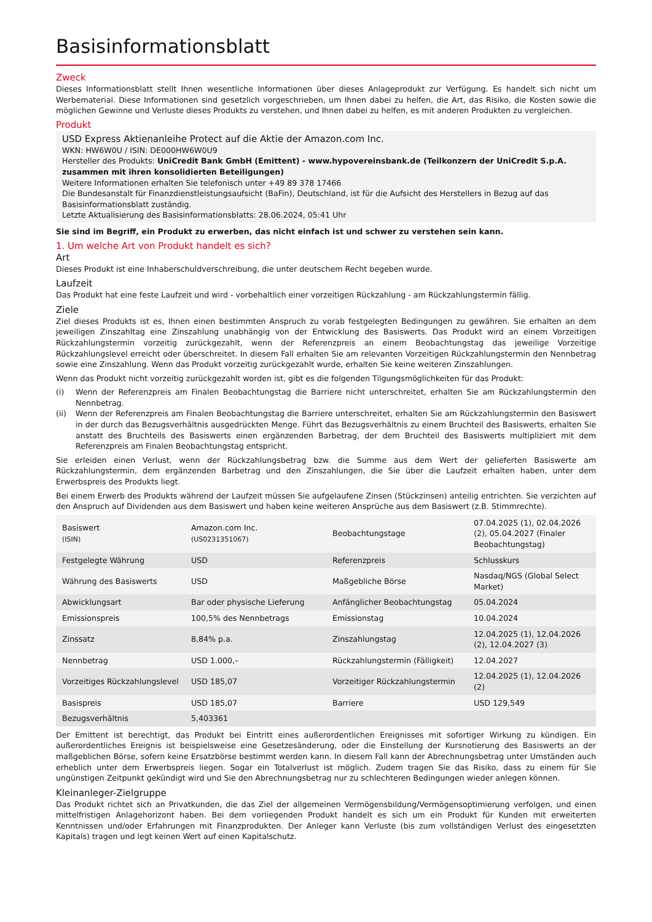Basisinformationsblatt
Zweck
Dieses Informationsblatt stellt Ihnen wesentliche Informationen über dieses Anlageprodukt zur Verfügung. Es handelt sich nicht um Werbematerial. Diese Informationen sind gesetzlich vorgeschrieben, um Ihnen dabei zu helfen, die Art, das Risiko, die Kosten sowie die möglichen Gewinne und Verluste dieses Produkts zu verstehen, und Ihnen dabei zu helfen, es mit anderen Produkten zu vergleichen.
Produkt
USD Express Aktienanleihe Protect auf die Aktie der Amazon.com Inc.
WKN: HW6W0U / ISIN: DE000HW6W0U9
Hersteller des Produkts: UniCredit Bank GmbH (Emittent) - www.hypovereinsbank.de (Teilkonzern der UniCredit S.p.A. zusammen mit ihren konsolidierten Beteiligungen)
Weitere Informationen erhalten Sie telefonisch unter +49 89 378 17466
Die Bundesanstalt für Finanzdienstleistungsaufsicht (BaFin), Deutschland, ist für die Aufsicht des Herstellers in Bezug auf das Basisinformationsblatt zuständig.
Letzte Aktualisierung des Basisinformationsblatts: 28.06.2024, 05:41 Uhr
Sie sind im Begriff, ein Produkt zu erwerben, das nicht einfach ist und schwer zu verstehen sein kann.
1. Um welche Art von Produkt handelt es sich?
Art
Dieses Produkt ist eine Inhaberschuldverschreibung, die unter deutschem Recht begeben wurde.
Laufzeit
Das Produkt hat eine feste Laufzeit und wird - vorbehaltlich einer vorzeitigen Rückzahlung - am Rückzahlungstermin fällig.
Ziele
Ziel dieses Produkts ist es, Ihnen einen bestimmten Anspruch zu vorab festgelegten Bedingungen zu gewähren. Sie erhalten an dem jeweiligen Zinszahltag eine Zinszahlung unabhängig von der Entwicklung des Basiswerts. Das Produkt wird an einem Vorzeitigen Rückzahlungstermin vorzeitig zurückgezahlt, wenn der Referenzpreis an einem Beobachtungstag das jeweilige Vorzeitige Rückzahlungslevel erreicht oder überschreitet. In diesem Fall erhalten Sie am relevanten Vorzeitigen Rückzahlungstermin den Nennbetrag sowie eine Zinszahlung. Wenn das Produkt vorzeitig zurückgezahlt wurde, erhalten Sie keine weiteren Zinszahlungen.
Wenn das Produkt nicht vorzeitig zurückgezahlt worden ist, gibt es die folgenden Tilgungsmöglichkeiten für das Produkt:
(i) Wenn der Referenzpreis am Finalen Beobachtungstag die Barriere nicht unterschreitet, erhalten Sie am Rückzahlungstermin den Nennbetrag.
(ii) Wenn der Referenzpreis am Finalen Beobachtungstag die Barriere unterschreitet, erhalten Sie am Rückzahlungstermin den Basiswert in der durch das Bezugsverhältnis ausgedrückten Menge. Führt das Bezugsverhältnis zu einem Bruchteil des Basiswerts, erhalten Sie anstatt des Bruchteils des Basiswerts einen ergänzenden Barbetrag, der dem Bruchteil des Basiswerts multipliziert mit dem Referenzpreis am Finalen Beobachtungstag entspricht.
Sie erleiden einen Verlust, wenn der Rückzahlungsbetrag bzw. die Summe aus dem Wert der gelieferten Basiswerte am Rückzahlungstermin, dem ergänzenden Barbetrag und den Zinszahlungen, die Sie über die Laufzeit erhalten haben, unter dem Erwerbspreis des Produkts liegt.
Bei einem Erwerb des Produkts während der Laufzeit müssen Sie aufgelaufene Zinsen (Stückzinsen) anteilig entrichten. Sie verzichten auf den Anspruch auf Dividenden aus dem Basiswert und haben keine weiteren Ansprüche aus dem Basiswert (z.B. Stimmrechte).
| Basiswert (ISIN) | Amazon.com Inc. (US0231351067) | Beobachtungstage | 07.04.2025 (1), 02.04.2026 (2), 05.04.2027 (Finaler Beobachtungstag) |
| Festgelegte Währung | USD | Referenzpreis | Schlusskurs |
| Währung des Basiswerts | USD | Maßgebliche Börse | Nasdaq/NGS (Global Select Market) |
| Abwicklungsart | Bar oder physische Lieferung | Anfänglicher Beobachtungstag | 05.04.2024 |
| Emissionspreis | 100,5% des Nennbetrags | Emissionstag | 10.04.2024 |
| Zinssatz | 8,84% p.a. | Zinszahlungstag | 12.04.2025 (1), 12.04.2026 (2), 12.04.2027 (3) |
| Nennbetrag | USD 1.000,– | Rückzahlungstermin (Fälligkeit) | 12.04.2027 |
| Vorzeitiges Rückzahlungslevel | USD 185,07 | Vorzeitiger Rückzahlungstermin | 12.04.2025 (1), 12.04.2026 (2) |
| Basispreis | USD 185,07 | Barriere | USD 129,549 |
| Bezugsverhältnis | 5,403361 | | |
Der Emittent ist berechtigt, das Produkt bei Eintritt eines außerordentlichen Ereignisses mit sofortiger Wirkung zu kündigen. Ein außerordentliches Ereignis ist beispielsweise eine Gesetzesänderung, oder die Einstellung der Kursnotierung des Basiswerts an der maßgeblichen Börse, sofern keine Ersatzbörse bestimmt werden kann. In diesem Fall kann der Abrechnungsbetrag unter Umständen auch erheblich unter dem Erwerbspreis liegen. Sogar ein Totalverlust ist möglich. Zudem tragen Sie das Risiko, dass zu einem für Sie ungünstigen Zeitpunkt gekündigt wird und Sie den Abrechnungsbetrag nur zu schlechteren Bedingungen wieder anlegen können.
Kleinanleger-Zielgruppe
Das Produkt richtet sich an Privatkunden, die das Ziel der allgemeinen Vermögensbildung/Vermögensoptimierung verfolgen, und einen mittelfristigen Anlagehorizont haben. Bei dem vorliegenden Produkt handelt es sich um ein Produkt für Kunden mit erweiterten Kenntnissen und/oder Erfahrungen mit Finanzprodukten. Der Anleger kann Verluste (bis zum vollständigen Verlust des eingesetzten Kapitals) tragen und legt keinen Wert auf einen Kapitalschutz.